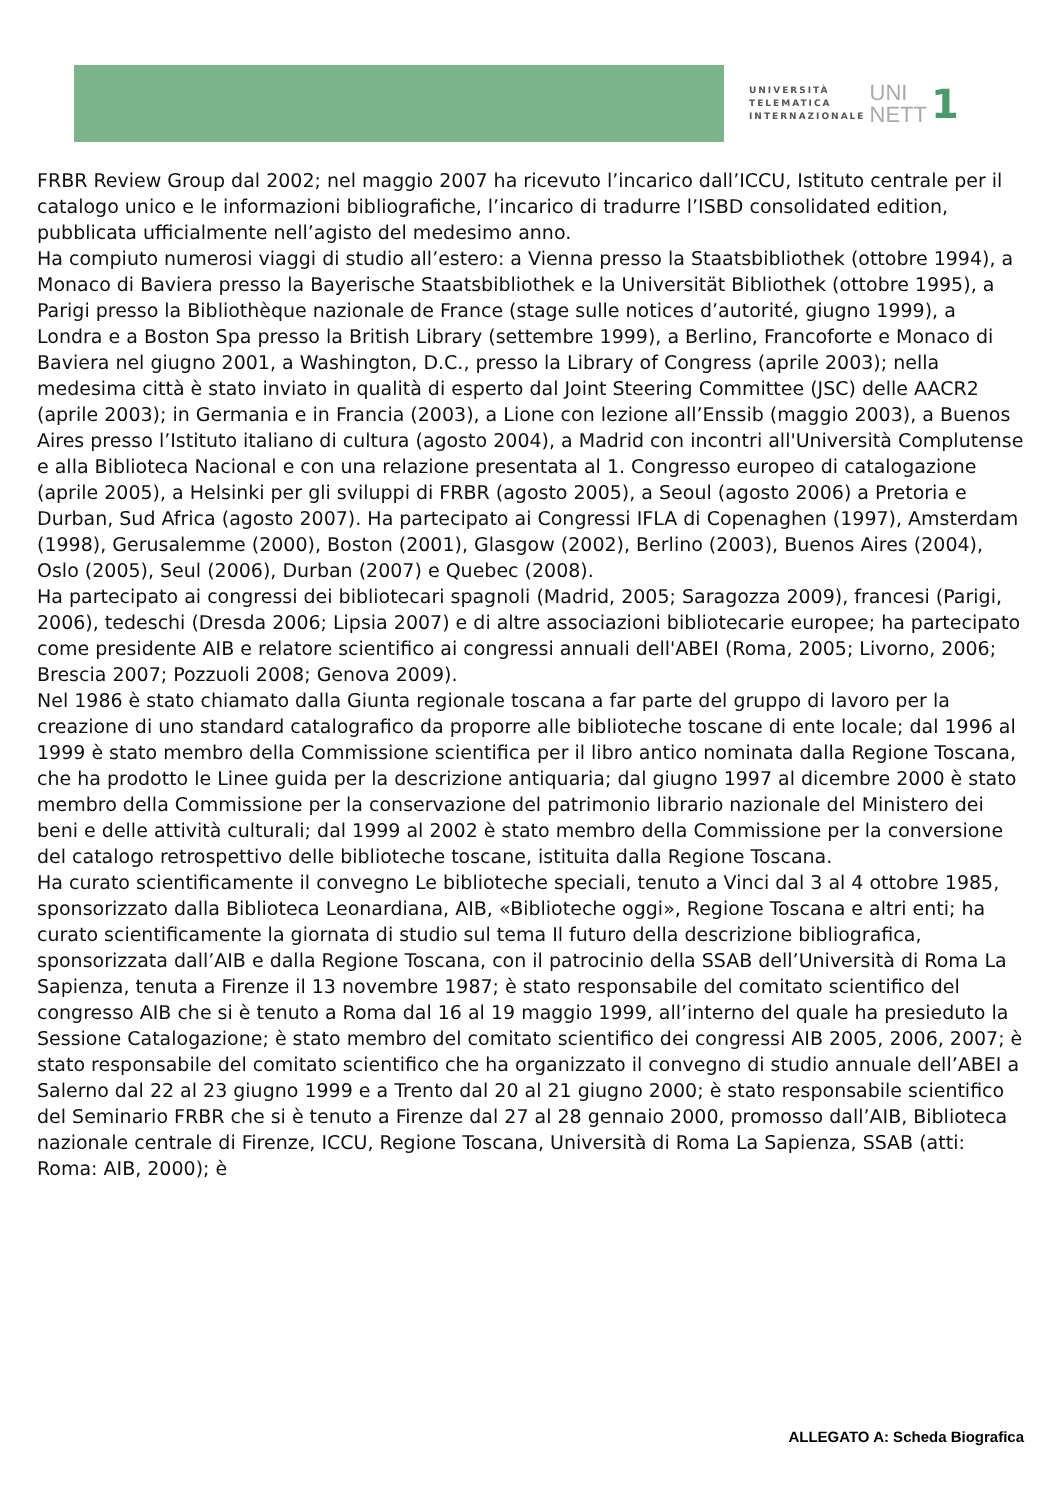UNIVERSITÀ
TELEMATICA
INTERNAZIONALE
UNI
NETT
1
FRBR Review Group dal 2002; nel maggio 2007 ha ricevuto l’incarico dall’ICCU, Istituto centrale per il catalogo unico e le informazioni bibliografiche, l’incarico di tradurre l’ISBD consolidated edition, pubblicata ufficialmente nell’agisto del medesimo anno.
Ha compiuto numerosi viaggi di studio all’estero: a Vienna presso la Staatsbibliothek (ottobre 1994), a Monaco di Baviera presso la Bayerische Staatsbibliothek e la Universität Bibliothek (ottobre 1995), a Parigi presso la Bibliothèque nazionale de France (stage sulle notices d’autorité, giugno 1999), a Londra e a Boston Spa presso la British Library (settembre 1999), a Berlino, Francoforte e Monaco di Baviera nel giugno 2001, a Washington, D.C., presso la Library of Congress (aprile 2003); nella medesima città è stato inviato in qualità di esperto dal Joint Steering Committee (JSC) delle AACR2 (aprile 2003); in Germania e in Francia (2003), a Lione con lezione all’Enssib (maggio 2003), a Buenos Aires presso l’Istituto italiano di cultura (agosto 2004), a Madrid con incontri all'Università Complutense e alla Biblioteca Nacional e con una relazione presentata al 1. Congresso europeo di catalogazione (aprile 2005), a Helsinki per gli sviluppi di FRBR (agosto 2005), a Seoul (agosto 2006) a Pretoria e Durban, Sud Africa (agosto 2007). Ha partecipato ai Congressi IFLA di Copenaghen (1997), Amsterdam (1998), Gerusalemme (2000), Boston (2001), Glasgow (2002), Berlino (2003), Buenos Aires (2004), Oslo (2005), Seul (2006), Durban (2007) e Quebec (2008).
Ha partecipato ai congressi dei bibliotecari spagnoli (Madrid, 2005; Saragozza 2009), francesi (Parigi, 2006), tedeschi (Dresda 2006; Lipsia 2007) e di altre associazioni bibliotecarie europee; ha partecipato come presidente AIB e relatore scientifico ai congressi annuali dell'ABEI (Roma, 2005; Livorno, 2006; Brescia 2007; Pozzuoli 2008; Genova 2009).
Nel 1986 è stato chiamato dalla Giunta regionale toscana a far parte del gruppo di lavoro per la creazione di uno standard catalografico da proporre alle biblioteche toscane di ente locale; dal 1996 al 1999 è stato membro della Commissione scientifica per il libro antico nominata dalla Regione Toscana, che ha prodotto le Linee guida per la descrizione antiquaria; dal giugno 1997 al dicembre 2000 è stato membro della Commissione per la conservazione del patrimonio librario nazionale del Ministero dei beni e delle attività culturali; dal 1999 al 2002 è stato membro della Commissione per la conversione del catalogo retrospettivo delle biblioteche toscane, istituita dalla Regione Toscana.
Ha curato scientificamente il convegno Le biblioteche speciali, tenuto a Vinci dal 3 al 4 ottobre 1985, sponsorizzato dalla Biblioteca Leonardiana, AIB, «Biblioteche oggi», Regione Toscana e altri enti; ha curato scientificamente la giornata di studio sul tema Il futuro della descrizione bibliografica, sponsorizzata dall’AIB e dalla Regione Toscana, con il patrocinio della SSAB dell’Università di Roma La Sapienza, tenuta a Firenze il 13 novembre 1987; è stato responsabile del comitato scientifico del congresso AIB che si è tenuto a Roma dal 16 al 19 maggio 1999, all’interno del quale ha presieduto la Sessione Catalogazione; è stato membro del comitato scientifico dei congressi AIB 2005, 2006, 2007; è stato responsabile del comitato scientifico che ha organizzato il convegno di studio annuale dell’ABEI a Salerno dal 22 al 23 giugno 1999 e a Trento dal 20 al 21 giugno 2000; è stato responsabile scientifico del Seminario FRBR che si è tenuto a Firenze dal 27 al 28 gennaio 2000, promosso dall’AIB, Biblioteca nazionale centrale di Firenze, ICCU, Regione Toscana, Università di Roma La Sapienza, SSAB (atti: Roma: AIB, 2000); è
ALLEGATO A: Scheda Biografica